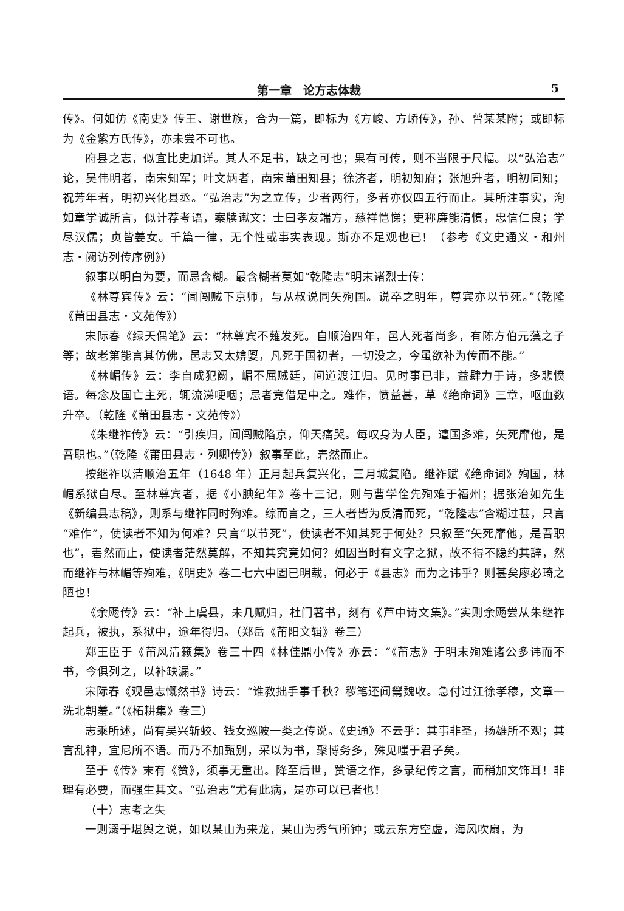第一章　论方志体裁 5
传》。何如仿《南史》传王、谢世族，合为一篇，即标为《方峻、方峤传》，孙、曾某某附；或即标为《金紫方氏传》，亦未尝不可也。
府县之志，似宜比史加详。其人不足书，缺之可也；果有可传，则不当限于尺幅。以“弘治志”论，吴伟明者，南宋知军；叶文炳者，南宋莆田知县；徐济者，明初知府；张旭升者，明初同知；祝芳年者，明初兴化县丞。“弘治志”为之立传，少者两行，多者亦仅四五行而止。其所注事实，洵如章学诚所言，似计荐考语，案牍谳文：士曰孝友端方，慈祥恺悌；吏称廉能清慎，忠信仁良；学尽汉儒；贞皆姜女。千篇一律，无个性或事实表现。斯亦不足观也已！（参考《文史通义・和州志・阙访列传序例》）
叙事以明白为要，而忌含糊。最含糊者莫如“乾隆志”明末诸烈士传：
《林尊宾传》云：“闻闯贼下京师，与从叔说同矢殉国。说卒之明年，尊宾亦以节死。”（乾隆《莆田县志・文苑传》）
宋际春《绿天偶笔》云：“林尊宾不薙发死。自顺治四年，邑人死者尚多，有陈方伯元藻之子等；故老第能言其仿佛，邑志又太媕娿，凡死于国初者，一切没之，今虽欲补为传而不能。”
《林嵋传》云：李自成犯阙，嵋不屈贼廷，间道渡江归。见时事已非，益肆力于诗，多悲愤语。每念及国亡主死，辄流涕哽咽；忌者竟借是中之。难作，愤益甚，草《绝命词》三章，呕血数升卒。（乾隆《莆田县志・文苑传》）
《朱继祚传》云：“引疾归，闻闯贼陷京，仰天痛哭。每叹身为人臣，遭国多难，矢死靡他，是吾职也。”（乾隆《莆田县志・列卿传》）叙事至此，砉然而止。
按继祚以清顺治五年（1648 年）正月起兵复兴化，三月城复陷。继祚赋《绝命词》殉国，林嵋系狱自尽。至林尊宾者，据《小腆纪年》卷十三记，则与曹学佺先殉难于福州；据张治如先生《新编县志稿》，则系与继祚同时殉难。综而言之，三人者皆为反清而死，“乾隆志”含糊过甚，只言“难作”，使读者不知为何难？只言“以节死”，使读者不知其死于何处？只叙至“矢死靡他，是吾职也”，砉然而止，使读者茫然莫解，不知其究竟如何？如因当时有文字之狱，故不得不隐约其辞，然而继祚与林嵋等殉难，《明史》卷二七六中固已明载，何必于《县志》而为之讳乎？则甚矣廖必琦之陋也！
《余飏传》云：“补上虞县，未几赋归，杜门著书，刻有《芦中诗文集》。”实则余飏尝从朱继祚起兵，被执，系狱中，逾年得归。（郑岳《莆阳文辑》卷三）
郑王臣于《莆风清籁集》卷三十四《林佳鼎小传》亦云：“《莆志》于明末殉难诸公多讳而不书，今俱列之，以补缺漏。”
宋际春《观邑志慨然书》诗云：“谁教拙手事千秋？秽笔还闻鬻魏收。急付过江徐孝穆，文章一洗北朝羞。”（《柘耕集》卷三）
志乘所述，尚有吴兴斩蛟、钱女巡陂一类之传说。《史通》不云乎：其事非圣，扬雄所不观；其言乱神，宜尼所不语。而乃不加甄别，采以为书，聚博务多，殊见嗤于君子矣。
至于《传》末有《赞》，须事无重出。降至后世，赞语之作，多录纪传之言，而稍加文饰耳！非理有必要，而强生其文。“弘治志”尤有此病，是亦可以已者也！
（十）志考之失
一则溺于堪舆之说，如以某山为来龙，某山为秀气所钟；或云东方空虚，海风吹扇，为